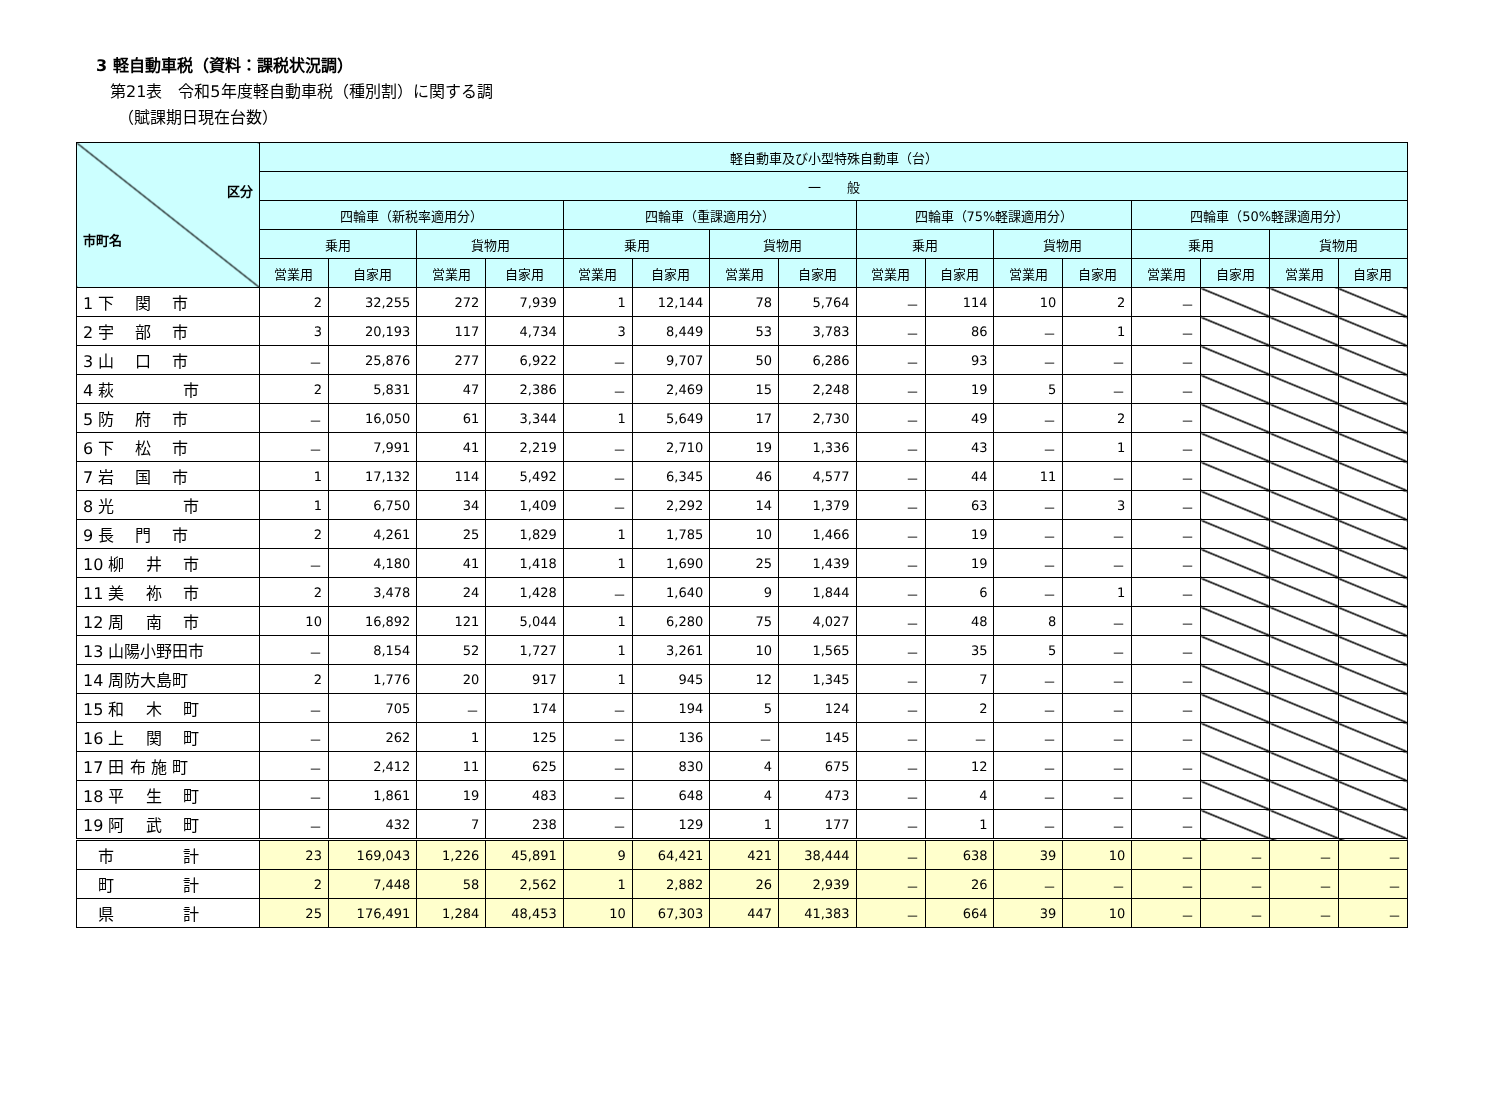3 軽自動車税（資料：課税状況調）
第21表　令和5年度軽自動車税（種別割）に関する調
（賦課期日現在台数）
| 区分 市町名 | 軽自動車及び小型特殊自動車（台） | | | | | | | | | | | | | | | |
| --- | --- | --- | --- | --- | --- | --- | --- | --- | --- | --- | --- | --- | --- | --- | --- | --- |
| | 一 般 | | | | | | | | | | | | | | | |
| | 四輪車（新税率適用分） | | | | 四輪車（重課適用分） | | | | 四輪車（75%軽課適用分） | | | | 四輪車（50%軽課適用分） | | | |
| | 乗用 | | 貨物用 | | 乗用 | | 貨物用 | | 乗用 | | 貨物用 | | 乗用 | | 貨物用 | |
| | 営業用 | 自家用 | 営業用 | 自家用 | 営業用 | 自家用 | 営業用 | 自家用 | 営業用 | 自家用 | 営業用 | 自家用 | 営業用 | 自家用 | 営業用 | 自家用 |
| 1 下 関 市 | 2 | 32,255 | 272 | 7,939 | 1 | 12,144 | 78 | 5,764 | － | 114 | 10 | 2 | － | | | |
| 2 宇 部 市 | 3 | 20,193 | 117 | 4,734 | 3 | 8,449 | 53 | 3,783 | － | 86 | － | 1 | － | | | |
| 3 山 口 市 | － | 25,876 | 277 | 6,922 | － | 9,707 | 50 | 6,286 | － | 93 | － | － | － | | | |
| 4 萩 市 | 2 | 5,831 | 47 | 2,386 | － | 2,469 | 15 | 2,248 | － | 19 | 5 | － | － | | | |
| 5 防 府 市 | － | 16,050 | 61 | 3,344 | 1 | 5,649 | 17 | 2,730 | － | 49 | － | 2 | － | | | |
| 6 下 松 市 | － | 7,991 | 41 | 2,219 | － | 2,710 | 19 | 1,336 | － | 43 | － | 1 | － | | | |
| 7 岩 国 市 | 1 | 17,132 | 114 | 5,492 | － | 6,345 | 46 | 4,577 | － | 44 | 11 | － | － | | | |
| 8 光 市 | 1 | 6,750 | 34 | 1,409 | － | 2,292 | 14 | 1,379 | － | 63 | － | 3 | － | | | |
| 9 長 門 市 | 2 | 4,261 | 25 | 1,829 | 1 | 1,785 | 10 | 1,466 | － | 19 | － | － | － | | | |
| 10 柳 井 市 | － | 4,180 | 41 | 1,418 | 1 | 1,690 | 25 | 1,439 | － | 19 | － | － | － | | | |
| 11 美 祢 市 | 2 | 3,478 | 24 | 1,428 | － | 1,640 | 9 | 1,844 | － | 6 | － | 1 | － | | | |
| 12 周 南 市 | 10 | 16,892 | 121 | 5,044 | 1 | 6,280 | 75 | 4,027 | － | 48 | 8 | － | － | | | |
| 13 山陽小野田市 | － | 8,154 | 52 | 1,727 | 1 | 3,261 | 10 | 1,565 | － | 35 | 5 | － | － | | | |
| 14 周防大島町 | 2 | 1,776 | 20 | 917 | 1 | 945 | 12 | 1,345 | － | 7 | － | － | － | | | |
| 15 和 木 町 | － | 705 | － | 174 | － | 194 | 5 | 124 | － | 2 | － | － | － | | | |
| 16 上 関 町 | － | 262 | 1 | 125 | － | 136 | － | 145 | － | － | － | － | － | | | |
| 17 田 布 施 町 | － | 2,412 | 11 | 625 | － | 830 | 4 | 675 | － | 12 | － | － | － | | | |
| 18 平 生 町 | － | 1,861 | 19 | 483 | － | 648 | 4 | 473 | － | 4 | － | － | － | | | |
| 19 阿 武 町 | － | 432 | 7 | 238 | － | 129 | 1 | 177 | － | 1 | － | － | － | | | |
| 市 計 | 23 | 169,043 | 1,226 | 45,891 | 9 | 64,421 | 421 | 38,444 | － | 638 | 39 | 10 | － | － | － | － |
| 町 計 | 2 | 7,448 | 58 | 2,562 | 1 | 2,882 | 26 | 2,939 | － | 26 | － | － | － | － | － | － |
| 県 計 | 25 | 176,491 | 1,284 | 48,453 | 10 | 67,303 | 447 | 41,383 | － | 664 | 39 | 10 | － | － | － | － |